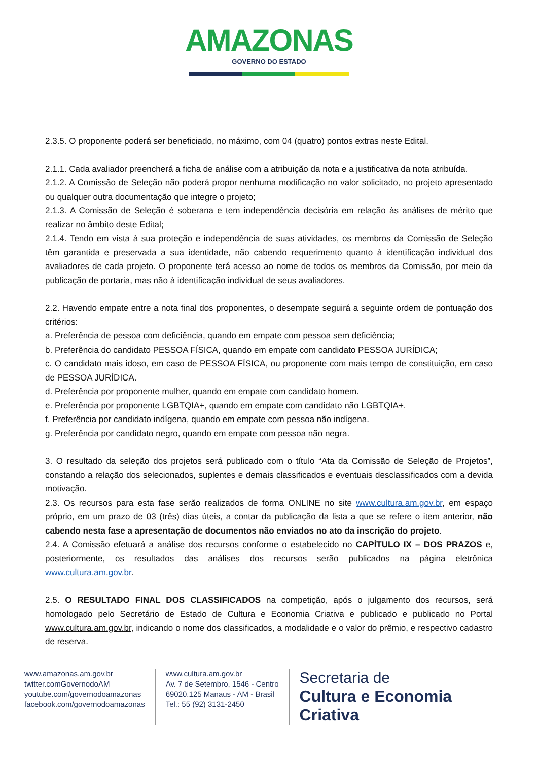AMAZONAS GOVERNO DO ESTADO
2.3.5. O proponente poderá ser beneficiado, no máximo, com 04 (quatro) pontos extras neste Edital.
2.1.1. Cada avaliador preencherá a ficha de análise com a atribuição da nota e a justificativa da nota atribuída.
2.1.2. A Comissão de Seleção não poderá propor nenhuma modificação no valor solicitado, no projeto apresentado ou qualquer outra documentação que integre o projeto;
2.1.3. A Comissão de Seleção é soberana e tem independência decisória em relação às análises de mérito que realizar no âmbito deste Edital;
2.1.4. Tendo em vista à sua proteção e independência de suas atividades, os membros da Comissão de Seleção têm garantida e preservada a sua identidade, não cabendo requerimento quanto à identificação individual dos avaliadores de cada projeto. O proponente terá acesso ao nome de todos os membros da Comissão, por meio da publicação de portaria, mas não à identificação individual de seus avaliadores.
2.2. Havendo empate entre a nota final dos proponentes, o desempate seguirá a seguinte ordem de pontuação dos critérios:
a. Preferência de pessoa com deficiência, quando em empate com pessoa sem deficiência;
b. Preferência do candidato PESSOA FÍSICA, quando em empate com candidato PESSOA JURÍDICA;
c. O candidato mais idoso, em caso de PESSOA FÍSICA, ou proponente com mais tempo de constituição, em caso de PESSOA JURÍDICA.
d. Preferência por proponente mulher, quando em empate com candidato homem.
e. Preferência por proponente LGBTQIA+, quando em empate com candidato não LGBTQIA+.
f. Preferência por candidato indígena, quando em empate com pessoa não indígena.
g. Preferência por candidato negro, quando em empate com pessoa não negra.
3. O resultado da seleção dos projetos será publicado com o título “Ata da Comissão de Seleção de Projetos”, constando a relação dos selecionados, suplentes e demais classificados e eventuais desclassificados com a devida motivação.
2.3. Os recursos para esta fase serão realizados de forma ONLINE no site www.cultura.am.gov.br, em espaço próprio, em um prazo de 03 (três) dias úteis, a contar da publicação da lista a que se refere o item anterior, não cabendo nesta fase a apresentação de documentos não enviados no ato da inscrição do projeto.
2.4. A Comissão efetuará a análise dos recursos conforme o estabelecido no CAPÍTULO IX – DOS PRAZOS e, posteriormente, os resultados das análises dos recursos serão publicados na página eletrônica www.cultura.am.gov.br.
2.5. O RESULTADO FINAL DOS CLASSIFICADOS na competição, após o julgamento dos recursos, será homologado pelo Secretário de Estado de Cultura e Economia Criativa e publicado e publicado no Portal www.cultura.am.gov.br, indicando o nome dos classificados, a modalidade e o valor do prêmio, e respectivo cadastro de reserva.
www.amazonas.am.gov.br
twitter.comGovernodoAM
youtube.com/governodoamazonas
facebook.com/governodoamazonas
www.cultura.am.gov.br
Av. 7 de Setembro, 1546 - Centro
69020.125 Manaus - AM - Brasil
Tel.: 55 (92) 3131-2450
Secretaria de
Cultura e Economia
Criativa